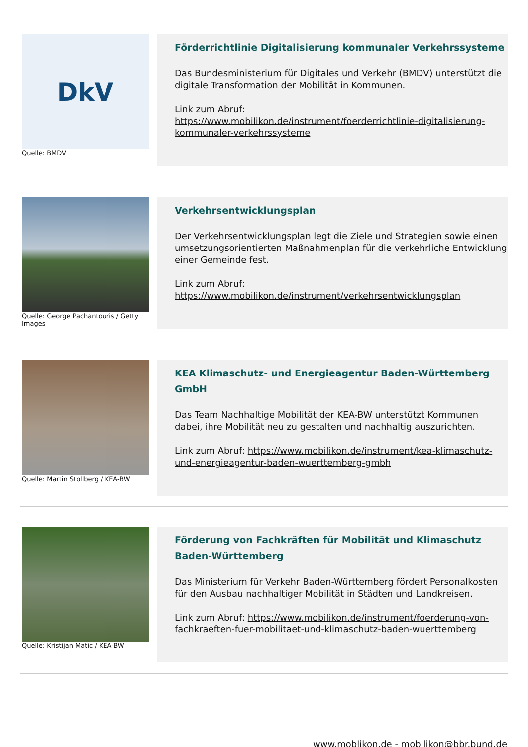DkV
Quelle: BMDV
Förderrichtlinie Digitalisierung kommunaler Verkehrssysteme
Das Bundesministerium für Digitales und Verkehr (BMDV) unterstützt die digitale Transformation der Mobilität in Kommunen.
Link zum Abruf:
https://www.mobilikon.de/instrument/foerderrichtlinie-digitalisierung-kommunaler-verkehrssysteme
Quelle: George Pachantouris / Getty Images
Verkehrsentwicklungsplan
Der Verkehrsentwicklungsplan legt die Ziele und Strategien sowie einen umsetzungsorientierten Maßnahmenplan für die verkehrliche Entwicklung einer Gemeinde fest.
Link zum Abruf:
https://www.mobilikon.de/instrument/verkehrsentwicklungsplan
Quelle: Martin Stollberg / KEA-BW
KEA Klimaschutz- und Energieagentur Baden-Württemberg GmbH
Das Team Nachhaltige Mobilität der KEA-BW unterstützt Kommunen dabei, ihre Mobilität neu zu gestalten und nachhaltig auszurichten.
Link zum Abruf: https://www.mobilikon.de/instrument/kea-klimaschutz-und-energieagentur-baden-wuerttemberg-gmbh
Quelle: Kristijan Matic / KEA-BW
Förderung von Fachkräften für Mobilität und Klimaschutz Baden-Württemberg
Das Ministerium für Verkehr Baden-Württemberg fördert Personalkosten für den Ausbau nachhaltiger Mobilität in Städten und Landkreisen.
Link zum Abruf: https://www.mobilikon.de/instrument/foerderung-von-fachkraeften-fuer-mobilitaet-und-klimaschutz-baden-wuerttemberg
www.moblikon.de - mobilikon@bbr.bund.de